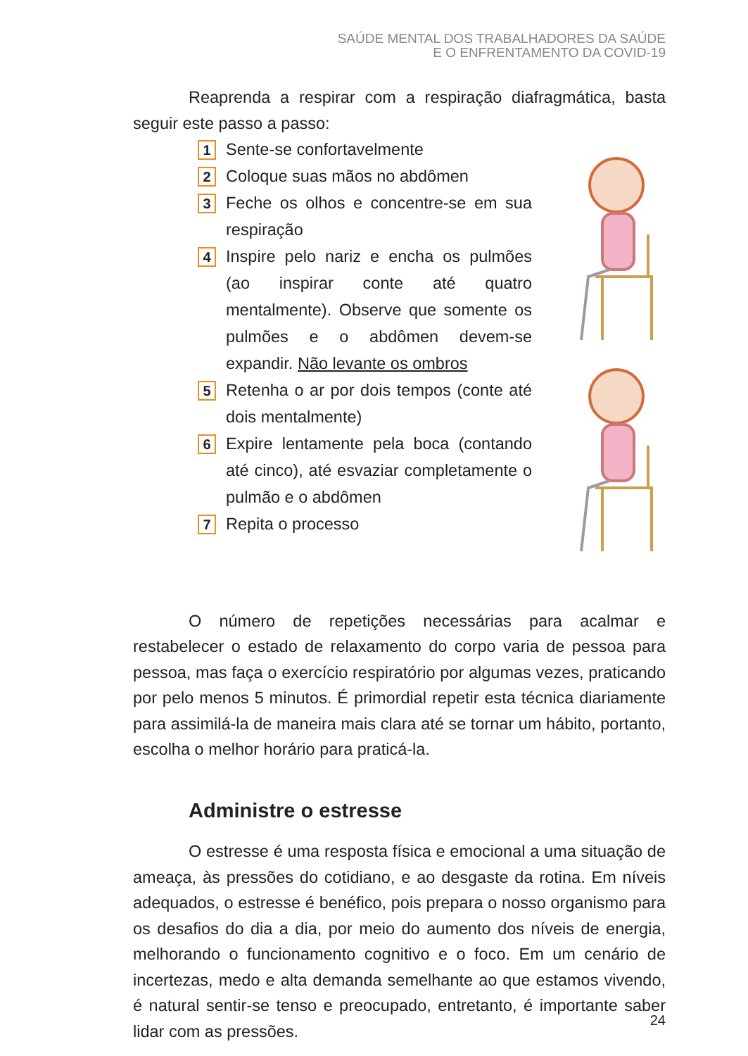SAÚDE MENTAL DOS TRABALHADORES DA SAÚDE
E O ENFRENTAMENTO DA COVID-19
Reaprenda a respirar com a respiração diafragmática, basta seguir este passo a passo:
1 Sente-se confortavelmente
2 Coloque suas mãos no abdômen
3 Feche os olhos e concentre-se em sua respiração
4 Inspire pelo nariz e encha os pulmões (ao inspirar conte até quatro mentalmente). Observe que somente os pulmões e o abdômen devem-se expandir. Não levante os ombros
5 Retenha o ar por dois tempos (conte até dois mentalmente)
6 Expire lentamente pela boca (contando até cinco), até esvaziar completamente o pulmão e o abdômen
7 Repita o processo
O número de repetições necessárias para acalmar e restabelecer o estado de relaxamento do corpo varia de pessoa para pessoa, mas faça o exercício respiratório por algumas vezes, praticando por pelo menos 5 minutos. É primordial repetir esta técnica diariamente para assimilá-la de maneira mais clara até se tornar um hábito, portanto, escolha o melhor horário para praticá-la.
Administre o estresse
O estresse é uma resposta física e emocional a uma situação de ameaça, às pressões do cotidiano, e ao desgaste da rotina. Em níveis adequados, o estresse é benéfico, pois prepara o nosso organismo para os desafios do dia a dia, por meio do aumento dos níveis de energia, melhorando o funcionamento cognitivo e o foco. Em um cenário de incertezas, medo e alta demanda semelhante ao que estamos vivendo, é natural sentir-se tenso e preocupado, entretanto, é importante saber lidar com as pressões.
24